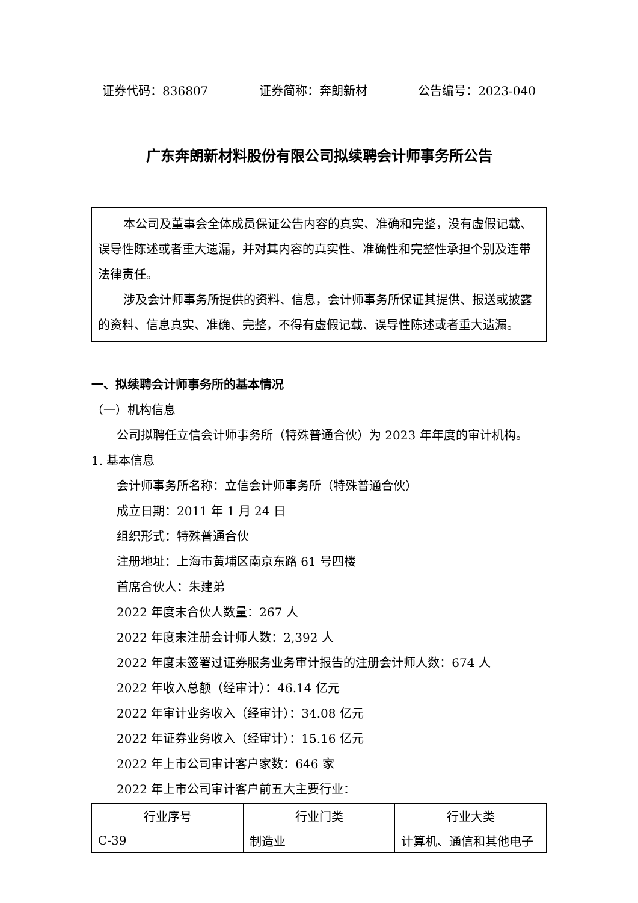证券代码：836807 证券简称：奔朗新材 公告编号：2023-040
广东奔朗新材料股份有限公司拟续聘会计师事务所公告
本公司及董事会全体成员保证公告内容的真实、准确和完整，没有虚假记载、误导性陈述或者重大遗漏，并对其内容的真实性、准确性和完整性承担个别及连带法律责任。
涉及会计师事务所提供的资料、信息，会计师事务所保证其提供、报送或披露的资料、信息真实、准确、完整，不得有虚假记载、误导性陈述或者重大遗漏。
一、拟续聘会计师事务所的基本情况
（一）机构信息
公司拟聘任立信会计师事务所（特殊普通合伙）为 2023 年年度的审计机构。
1. 基本信息
会计师事务所名称：立信会计师事务所（特殊普通合伙）
成立日期：2011 年 1 月 24 日
组织形式：特殊普通合伙
注册地址：上海市黄埔区南京东路 61 号四楼
首席合伙人：朱建弟
2022 年度末合伙人数量：267 人
2022 年度末注册会计师人数：2,392 人
2022 年度末签署过证券服务业务审计报告的注册会计师人数：674 人
2022 年收入总额（经审计）：46.14 亿元
2022 年审计业务收入（经审计）：34.08 亿元
2022 年证券业务收入（经审计）：15.16 亿元
2022 年上市公司审计客户家数：646 家
2022 年上市公司审计客户前五大主要行业：
| 行业序号 | 行业门类 | 行业大类 |
| --- | --- | --- |
| C-39 | 制造业 | 计算机、通信和其他电子 |